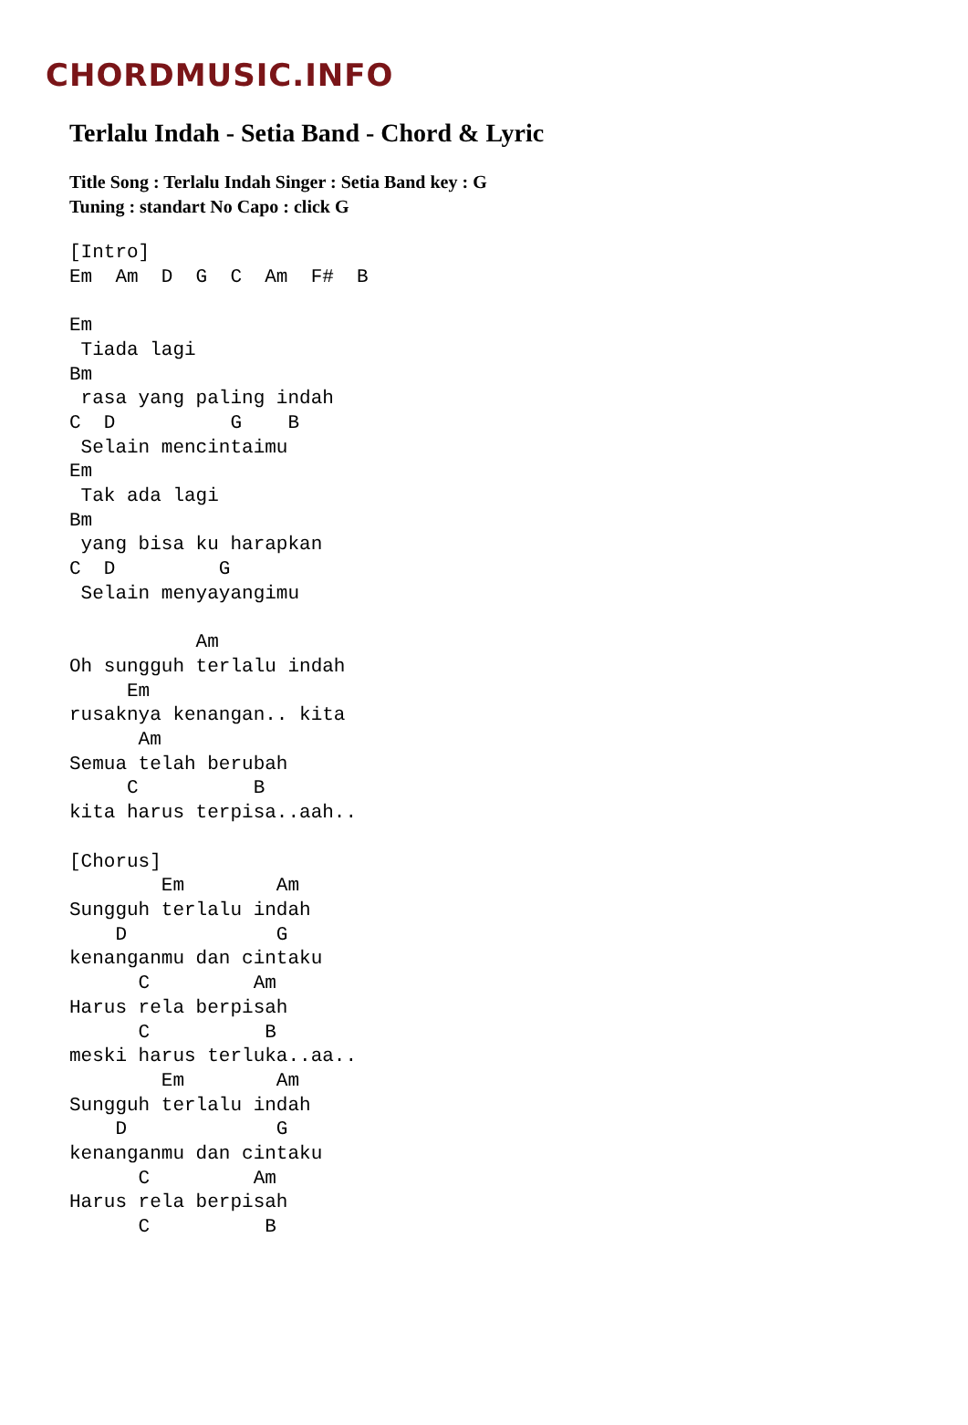CHORDMUSIC.INFO
Terlalu Indah - Setia Band - Chord & Lyric
Title Song : Terlalu Indah Singer : Setia Band key : G
Tuning : standart No Capo : click G
[Intro]
Em  Am  D  G  C  Am  F#  B

Em
 Tiada lagi
Bm
 rasa yang paling indah
C  D          G    B
 Selain mencintaimu
Em
 Tak ada lagi
Bm
 yang bisa ku harapkan
C  D         G
 Selain menyayangimu

           Am
Oh sungguh terlalu indah
     Em
rusaknya kenangan.. kita
      Am
Semua telah berubah
     C          B
kita harus terpisa..aah..

[Chorus]
        Em        Am
Sungguh terlalu indah
    D             G
kenanganmu dan cintaku
      C         Am
Harus rela berpisah
      C          B
meski harus terluka..aa..
        Em        Am
Sungguh terlalu indah
    D             G
kenanganmu dan cintaku
      C         Am
Harus rela berpisah
      C          B